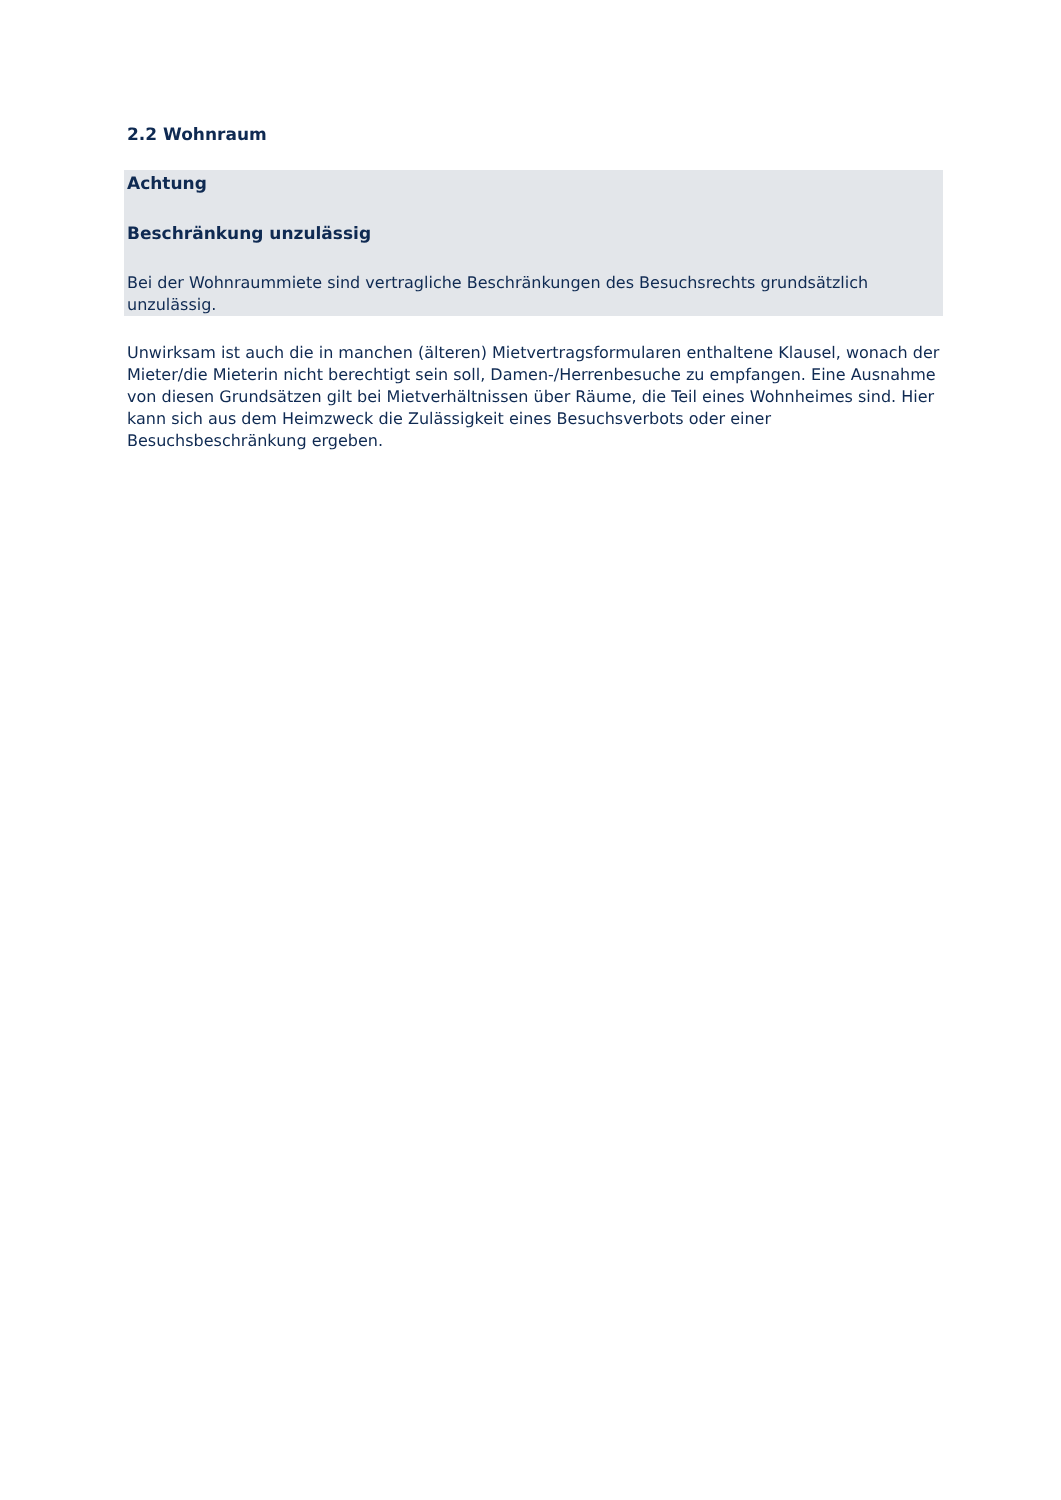2.2 Wohnraum
Achtung
Beschränkung unzulässig
Bei der Wohnraummiete sind vertragliche Beschränkungen des Besuchsrechts grundsätzlich unzulässig.
Unwirksam ist auch die in manchen (älteren) Mietvertragsformularen enthaltene Klausel, wonach der Mieter/die Mieterin nicht berechtigt sein soll, Damen-/Herrenbesuche zu empfangen. Eine Ausnahme von diesen Grundsätzen gilt bei Mietverhältnissen über Räume, die Teil eines Wohnheimes sind. Hier kann sich aus dem Heimzweck die Zulässigkeit eines Besuchsverbots oder einer Besuchsbeschränkung ergeben.